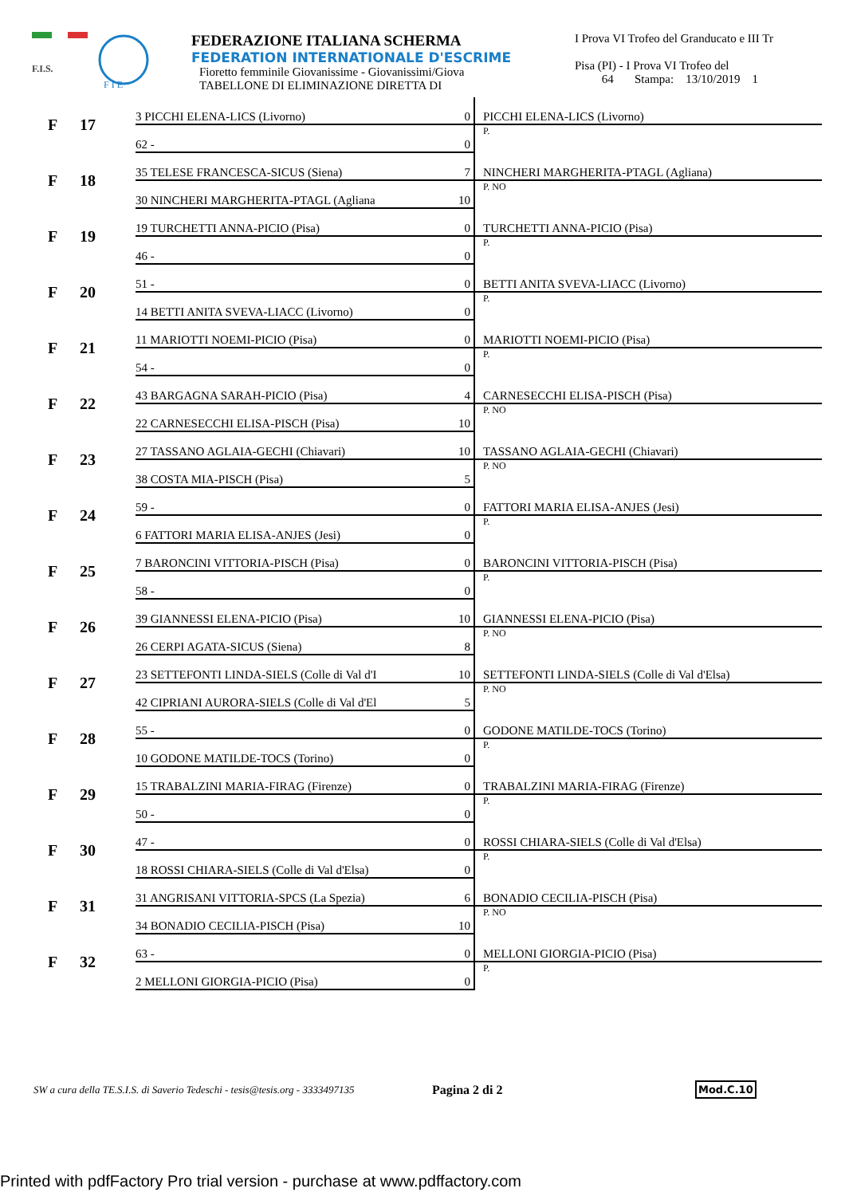F.I.S.
F I E
FEDERAZIONE ITALIANA SCHERMA
FEDERATION INTERNATIONALE D'ESCRIME
Fioretto femminile Giovanissime - Giovanissimi/Giova
TABELLONE DI ELIMINAZIONE DIRETTA DI
I Prova VI Trofeo del Granducato e III Tr
Pisa (PI) - I Prova VI Trofeo del
64 Stampa: 13/10/2019 1
| F | 17 | 3 PICCHI ELENA-LICS (Livorno) | 0 | PICCHI ELENA-LICS (Livorno) |
| | | 62 - | 0 | P. |
| F | 18 | 35 TELESE FRANCESCA-SICUS (Siena) | 7 | NINCHERI MARGHERITA-PTAGL (Agliana) |
| | | 30 NINCHERI MARGHERITA-PTAGL (Agliana | 10 | P. NO |
| F | 19 | 19 TURCHETTI ANNA-PICIO (Pisa) | 0 | TURCHETTI ANNA-PICIO (Pisa) |
| | | 46 - | 0 | P. |
| F | 20 | 51 - | 0 | BETTI ANITA SVEVA-LIACC (Livorno) |
| | | 14 BETTI ANITA SVEVA-LIACC (Livorno) | 0 | P. |
| F | 21 | 11 MARIOTTI NOEMI-PICIO (Pisa) | 0 | MARIOTTI NOEMI-PICIO (Pisa) |
| | | 54 - | 0 | P. |
| F | 22 | 43 BARGAGNA SARAH-PICIO (Pisa) | 4 | CARNESECCHI ELISA-PISCH (Pisa) |
| | | 22 CARNESECCHI ELISA-PISCH (Pisa) | 10 | P. NO |
| F | 23 | 27 TASSANO AGLAIA-GECHI (Chiavari) | 10 | TASSANO AGLAIA-GECHI (Chiavari) |
| | | 38 COSTA MIA-PISCH (Pisa) | 5 | P. NO |
| F | 24 | 59 - | 0 | FATTORI MARIA ELISA-ANJES (Jesi) |
| | | 6 FATTORI MARIA ELISA-ANJES (Jesi) | 0 | P. |
| F | 25 | 7 BARONCINI VITTORIA-PISCH (Pisa) | 0 | BARONCINI VITTORIA-PISCH (Pisa) |
| | | 58 - | 0 | P. |
| F | 26 | 39 GIANNESSI ELENA-PICIO (Pisa) | 10 | GIANNESSI ELENA-PICIO (Pisa) |
| | | 26 CERPI AGATA-SICUS (Siena) | 8 | P. NO |
| F | 27 | 23 SETTEFONTI LINDA-SIELS (Colle di Val d'I | 10 | SETTEFONTI LINDA-SIELS (Colle di Val d'Elsa) |
| | | 42 CIPRIANI AURORA-SIELS (Colle di Val d'El | 5 | P. NO |
| F | 28 | 55 - | 0 | GODONE MATILDE-TOCS (Torino) |
| | | 10 GODONE MATILDE-TOCS (Torino) | 0 | P. |
| F | 29 | 15 TRABALZINI MARIA-FIRAG (Firenze) | 0 | TRABALZINI MARIA-FIRAG (Firenze) |
| | | 50 - | 0 | P. |
| F | 30 | 47 - | 0 | ROSSI CHIARA-SIELS (Colle di Val d'Elsa) |
| | | 18 ROSSI CHIARA-SIELS (Colle di Val d'Elsa) | 0 | P. |
| F | 31 | 31 ANGRISANI VITTORIA-SPCS (La Spezia) | 6 | BONADIO CECILIA-PISCH (Pisa) |
| | | 34 BONADIO CECILIA-PISCH (Pisa) | 10 | P. NO |
| F | 32 | 63 - | 0 | MELLONI GIORGIA-PICIO (Pisa) |
| | | 2 MELLONI GIORGIA-PICIO (Pisa) | 0 | P. |
SW a cura della TE.S.I.S. di Saverio Tedeschi - tesis@tesis.org - 3333497135 Pagina 2 di 2 Mod.C.10
Printed with pdfFactory Pro trial version - purchase at www.pdffactory.com